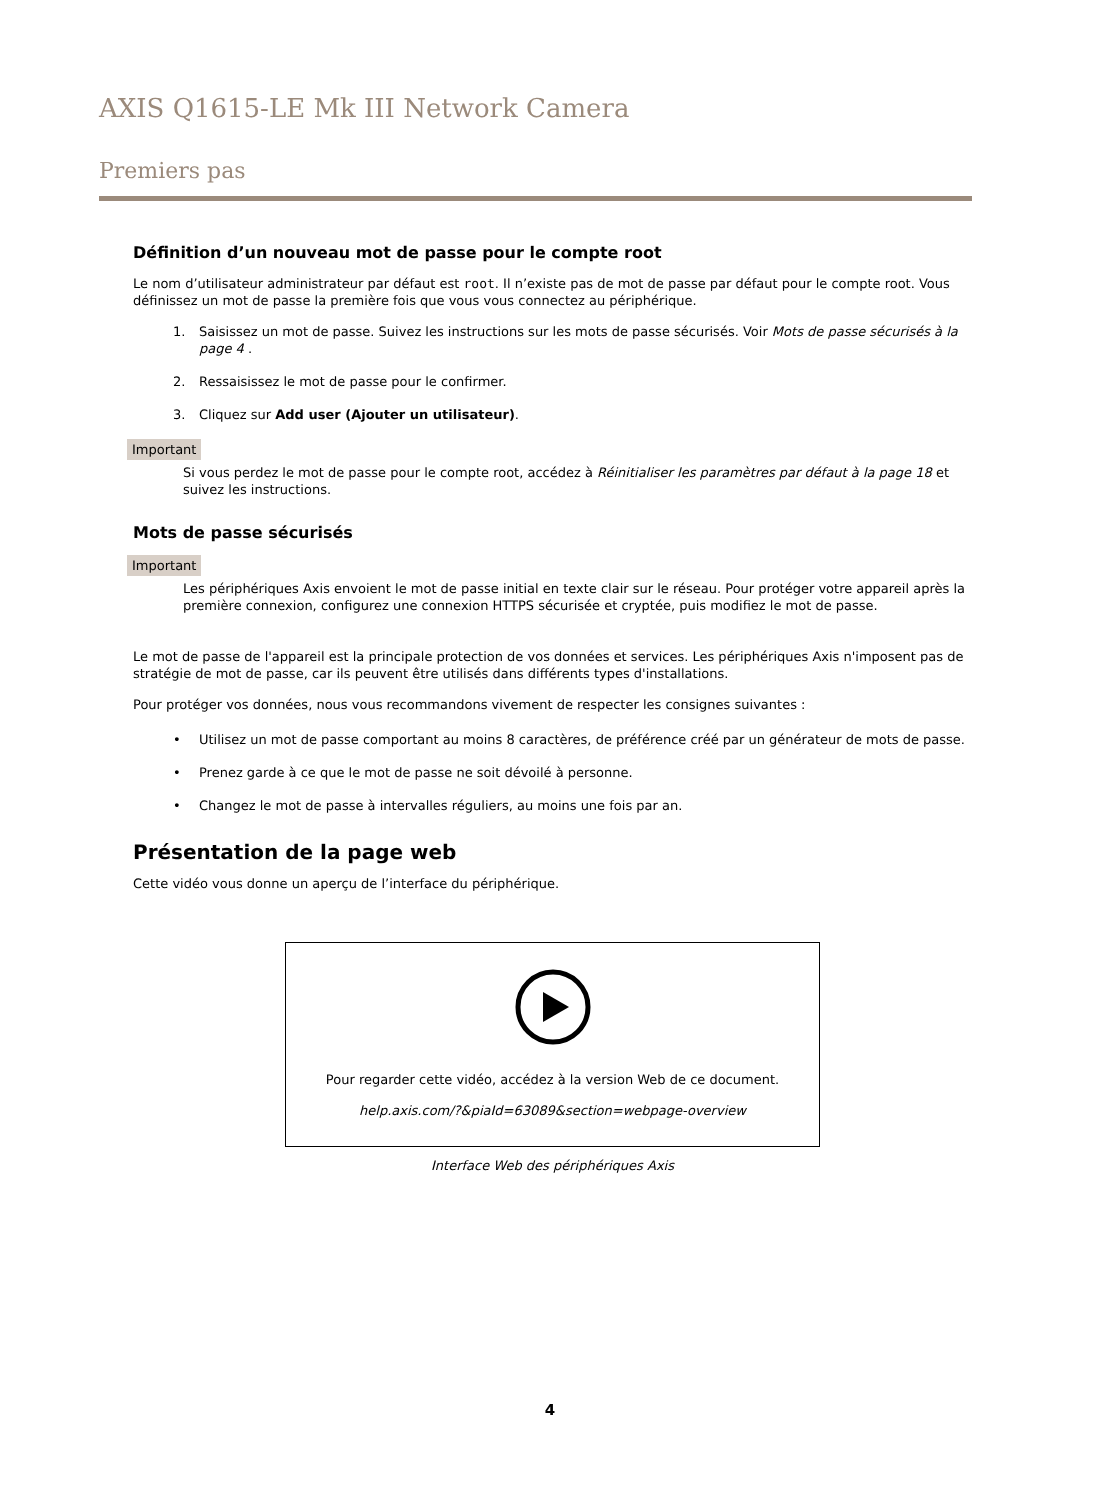AXIS Q1615-LE Mk III Network Camera
Premiers pas
Définition d’un nouveau mot de passe pour le compte root
Le nom d’utilisateur administrateur par défaut est root. Il n’existe pas de mot de passe par défaut pour le compte root. Vous définissez un mot de passe la première fois que vous vous connectez au périphérique.
1. Saisissez un mot de passe. Suivez les instructions sur les mots de passe sécurisés. Voir Mots de passe sécurisés à la page 4 .
2. Ressaisissez le mot de passe pour le confirmer.
3. Cliquez sur Add user (Ajouter un utilisateur).
Important
Si vous perdez le mot de passe pour le compte root, accédez à Réinitialiser les paramètres par défaut à la page 18 et suivez les instructions.
Mots de passe sécurisés
Important
Les périphériques Axis envoient le mot de passe initial en texte clair sur le réseau. Pour protéger votre appareil après la première connexion, configurez une connexion HTTPS sécurisée et cryptée, puis modifiez le mot de passe.
Le mot de passe de l'appareil est la principale protection de vos données et services. Les périphériques Axis n'imposent pas de stratégie de mot de passe, car ils peuvent être utilisés dans différents types d'installations.
Pour protéger vos données, nous vous recommandons vivement de respecter les consignes suivantes :
• Utilisez un mot de passe comportant au moins 8 caractères, de préférence créé par un générateur de mots de passe.
• Prenez garde à ce que le mot de passe ne soit dévoilé à personne.
• Changez le mot de passe à intervalles réguliers, au moins une fois par an.
Présentation de la page web
Cette vidéo vous donne un aperçu de l’interface du périphérique.
Pour regarder cette vidéo, accédez à la version Web de ce document.
help.axis.com/?&piaId=63089&section=webpage-overview
Interface Web des périphériques Axis
4